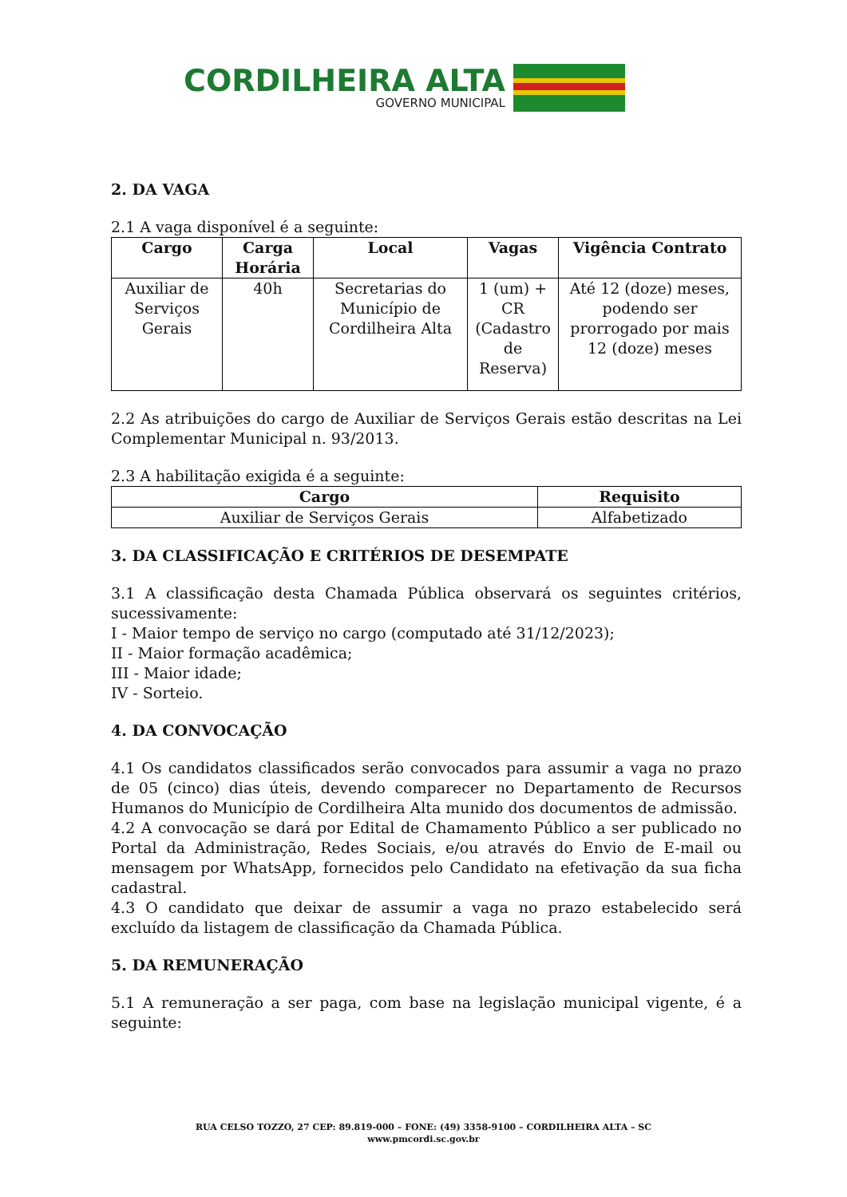CORDILHEIRA ALTA
GOVERNO MUNICIPAL
2. DA VAGA
2.1 A vaga disponível é a seguinte:
| Cargo | Carga Horária | Local | Vagas | Vigência Contrato |
| --- | --- | --- | --- | --- |
| Auxiliar de Serviços Gerais | 40h | Secretarias do Município de Cordilheira Alta | 1 (um) + CR (Cadastro de Reserva) | Até 12 (doze) meses, podendo ser prorrogado por mais 12 (doze) meses |
2.2 As atribuições do cargo de Auxiliar de Serviços Gerais estão descritas na Lei Complementar Municipal n. 93/2013.
2.3 A habilitação exigida é a seguinte:
| Cargo | Requisito |
| --- | --- |
| Auxiliar de Serviços Gerais | Alfabetizado |
3. DA CLASSIFICAÇÃO E CRITÉRIOS DE DESEMPATE
3.1 A classificação desta Chamada Pública observará os seguintes critérios, sucessivamente:
I - Maior tempo de serviço no cargo (computado até 31/12/2023);
II - Maior formação acadêmica;
III - Maior idade;
IV - Sorteio.
4. DA CONVOCAÇÃO
4.1 Os candidatos classificados serão convocados para assumir a vaga no prazo de 05 (cinco) dias úteis, devendo comparecer no Departamento de Recursos Humanos do Município de Cordilheira Alta munido dos documentos de admissão.
4.2 A convocação se dará por Edital de Chamamento Público a ser publicado no Portal da Administração, Redes Sociais, e/ou através do Envio de E-mail ou mensagem por WhatsApp, fornecidos pelo Candidato na efetivação da sua ficha cadastral.
4.3 O candidato que deixar de assumir a vaga no prazo estabelecido será excluído da listagem de classificação da Chamada Pública.
5. DA REMUNERAÇÃO
5.1 A remuneração a ser paga, com base na legislação municipal vigente, é a seguinte:
RUA CELSO TOZZO, 27 CEP: 89.819-000 – FONE: (49) 3358-9100 – CORDILHEIRA ALTA – SC
www.pmcordi.sc.gov.br